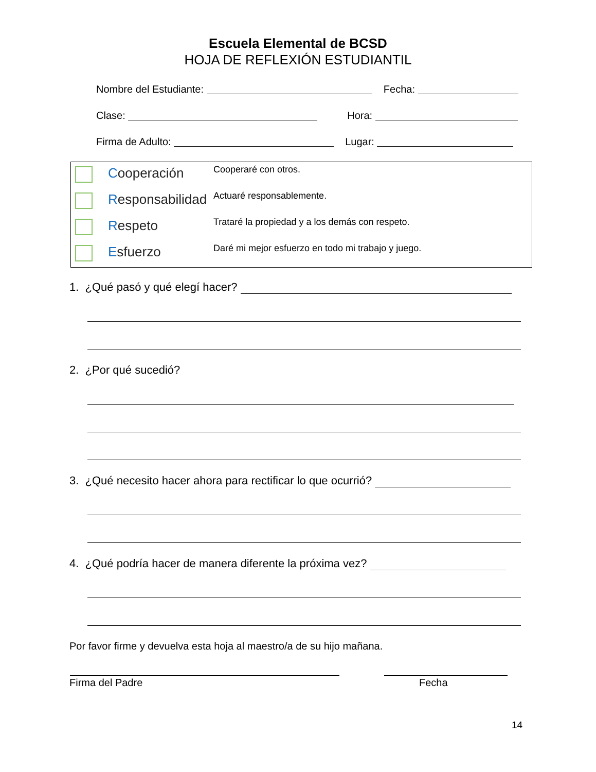Escuela Elemental de BCSD
HOJA DE REFLEXIÓN ESTUDIANTIL
Nombre del Estudiante: Fecha:
Clase: Hora:
Firma de Adulto: Lugar:
Cooperación
Cooperaré con otros.
Responsabilidad
Actuaré responsablemente.
Respeto
Trataré la propiedad y a los demás con respeto.
Esfuerzo
Daré mi mejor esfuerzo en todo mi trabajo y juego.
1. ¿Qué pasó y qué elegí hacer?
2. ¿Por qué sucedió?
3. ¿Qué necesito hacer ahora para rectificar lo que ocurrió?
4. ¿Qué podría hacer de manera diferente la próxima vez?
Por favor firme y devuelva esta hoja al maestro/a de su hijo mañana.
Firma del Padre Fecha
14